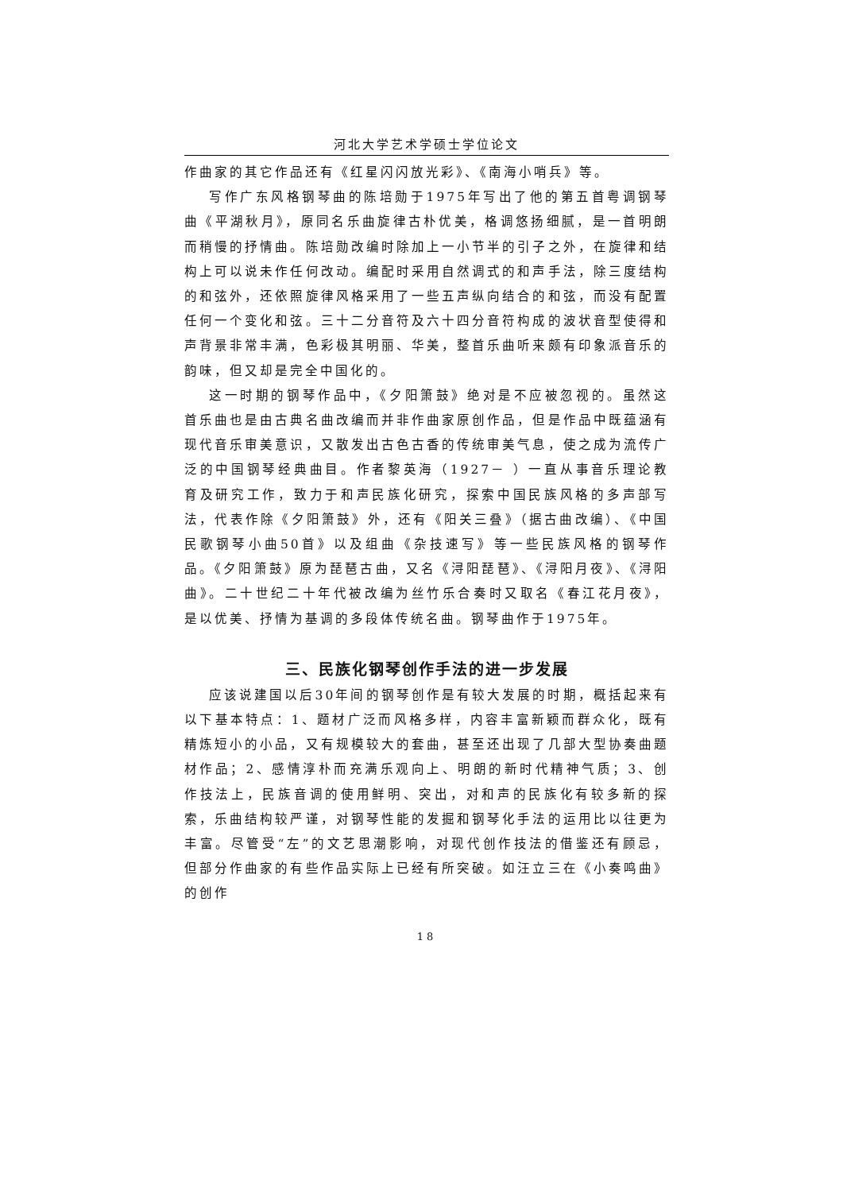河北大学艺术学硕士学位论文
作曲家的其它作品还有《红星闪闪放光彩》、《南海小哨兵》等。
写作广东风格钢琴曲的陈培勋于1975年写出了他的第五首粤调钢琴曲《平湖秋月》，原同名乐曲旋律古朴优美，格调悠扬细腻，是一首明朗而稍慢的抒情曲。陈培勋改编时除加上一小节半的引子之外，在旋律和结构上可以说未作任何改动。编配时采用自然调式的和声手法，除三度结构的和弦外，还依照旋律风格采用了一些五声纵向结合的和弦，而没有配置任何一个变化和弦。三十二分音符及六十四分音符构成的波状音型使得和声背景非常丰满，色彩极其明丽、华美，整首乐曲听来颇有印象派音乐的韵味，但又却是完全中国化的。
这一时期的钢琴作品中，《夕阳箫鼓》绝对是不应被忽视的。虽然这首乐曲也是由古典名曲改编而并非作曲家原创作品，但是作品中既蕴涵有现代音乐审美意识，又散发出古色古香的传统审美气息，使之成为流传广泛的中国钢琴经典曲目。作者黎英海（1927－ ）一直从事音乐理论教育及研究工作，致力于和声民族化研究，探索中国民族风格的多声部写法，代表作除《夕阳箫鼓》外，还有《阳关三叠》（据古曲改编）、《中国民歌钢琴小曲50首》以及组曲《杂技速写》等一些民族风格的钢琴作品。《夕阳箫鼓》原为琵琶古曲，又名《浔阳琵琶》、《浔阳月夜》、《浔阳曲》。二十世纪二十年代被改编为丝竹乐合奏时又取名《春江花月夜》，是以优美、抒情为基调的多段体传统名曲。钢琴曲作于1975年。
三、民族化钢琴创作手法的进一步发展
应该说建国以后30年间的钢琴创作是有较大发展的时期，概括起来有以下基本特点：1、题材广泛而风格多样，内容丰富新颖而群众化，既有精炼短小的小品，又有规模较大的套曲，甚至还出现了几部大型协奏曲题材作品；2、感情淳朴而充满乐观向上、明朗的新时代精神气质；3、创作技法上，民族音调的使用鲜明、突出，对和声的民族化有较多新的探索，乐曲结构较严谨，对钢琴性能的发掘和钢琴化手法的运用比以往更为丰富。尽管受“左”的文艺思潮影响，对现代创作技法的借鉴还有顾忌，但部分作曲家的有些作品实际上已经有所突破。如汪立三在《小奏鸣曲》的创作
18